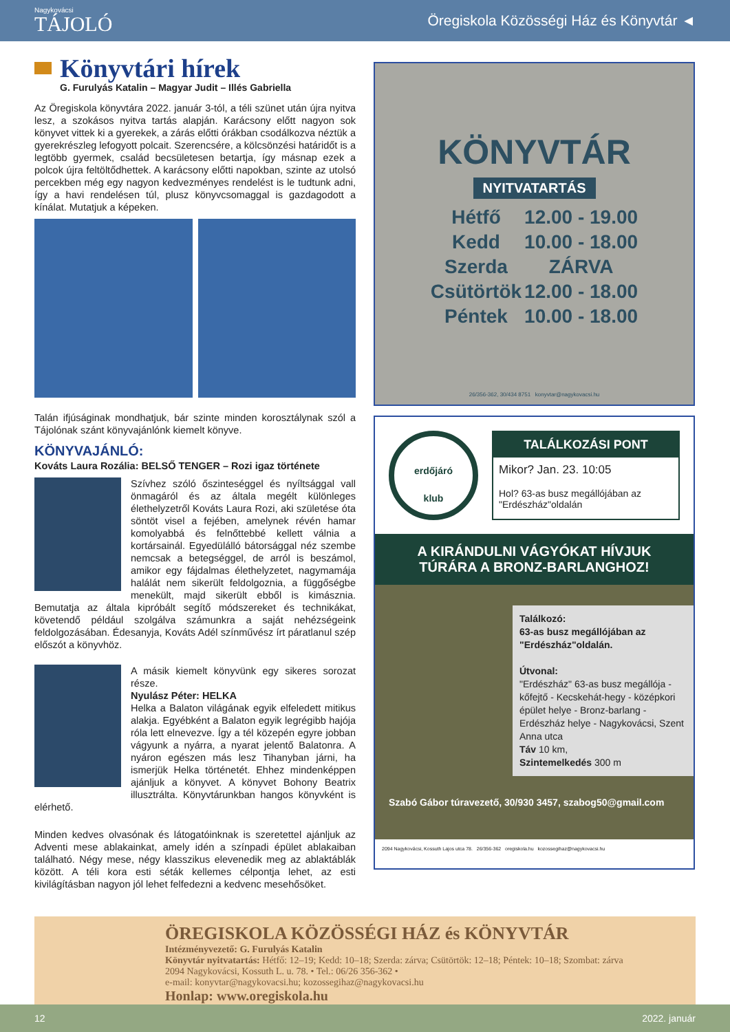Nagykovácsi
TÁJOLÓ
Öregiskola Közösségi Ház és Könyvtár ◄
Könyvtári hírek
G. Furulyás Katalin – Magyar Judit – Illés Gabriella
Az Öregiskola könyvtára 2022. január 3-tól, a téli szünet után újra nyitva lesz, a szokásos nyitva tartás alapján. Karácsony előtt nagyon sok könyvet vittek ki a gyerekek, a zárás előtti órákban csodálkozva néztük a gyerekrészleg lefogyott polcait. Szerencsére, a kölcsönzési határidőt is a legtöbb gyermek, család becsületesen betartja, így másnap ezek a polcok újra feltöltődhettek. A karácsony előtti napokban, szinte az utolsó percekben még egy nagyon kedvezményes rendelést is le tudtunk adni, így a havi rendelésen túl, plusz könyvcsomaggal is gazdagodott a kínálat. Mutatjuk a képeken.
Talán ifjúságinak mondhatjuk, bár szinte minden korosztálynak szól a Tájolónak szánt könyvajánlónk kiemelt könyve.
KÖNYVAJÁNLÓ:
Kováts Laura Rozália: BELSŐ TENGER – Rozi igaz története
Szívhez szóló őszinteséggel és nyíltsággal vall önmagáról és az általa megélt különleges élethelyzetről Kováts Laura Rozi, aki születése óta söntöt visel a fejében, amelynek révén hamar komolyabbá és felnőttebbé kellett válnia a kortársainál. Egyedülálló bátorsággal néz szembe nemcsak a betegséggel, de arról is beszámol, amikor egy fájdalmas élethelyzetet, nagymamája halálát nem sikerült feldolgoznia, a függőségbe menekült, majd sikerült ebből is kimásznia. Bemutatja az általa kipróbált segítő módszereket és technikákat, követendő például szolgálva számunkra a saját nehézségeink feldolgozásában. Édesanyja, Kováts Adél színművész írt páratlanul szép előszót a könyvhöz.
A másik kiemelt könyvünk egy sikeres sorozat része.
Nyulász Péter: HELKA
Helka a Balaton világának egyik elfeledett mitikus alakja. Egyébként a Balaton egyik legrégibb hajója róla lett elnevezve. Így a tél közepén egyre jobban vágyunk a nyárra, a nyarat jelentő Balatonra. A nyáron egészen más lesz Tihanyban járni, ha ismerjük Helka történetét. Ehhez mindenképpen ajánljuk a könyvet. A könyvet Bohony Beatrix illusztrálta. Könyvtárunkban hangos könyvként is elérhető.
Minden kedves olvasónak és látogatóinknak is szeretettel ajánljuk az Adventi mese ablakainkat, amely idén a színpadi épület ablakaiban található. Négy mese, négy klasszikus elevenedik meg az ablaktáblák között. A téli kora esti séták kellemes célpontja lehet, az esti kivilágításban nagyon jól lehet felfedezni a kedvenc mesehősöket.
KÖNYVTÁR
NYITVATARTÁS
| Hétfő | 12.00 - 19.00 |
| Kedd | 10.00 - 18.00 |
| Szerda | ZÁRVA |
| Csütörtök | 12.00 - 18.00 |
| Péntek | 10.00 - 18.00 |
26/356-362, 30/434 8751 konyvtar@nagykovacsi.hu
erdőjáró
klub
TALÁLKOZÁSI PONT
Mikor? Jan. 23. 10:05
Hol? 63-as busz megállójában az "Erdészház"oldalán
A KIRÁNDULNI VÁGYÓKAT HÍVJUK
TÚRÁRA A BRONZ-BARLANGHOZ!
Találkozó:
63-as busz megállójában az "Erdészház"oldalán.
Útvonal:
"Erdészház" 63-as busz megállója - kőfejtő - Kecskehát-hegy - középkori épület helye - Bronz-barlang - Erdészház helye - Nagykovácsi, Szent Anna utca
Táv 10 km,
Szintemelkedés 300 m
Szabó Gábor túravezető, 30/930 3457, szabog50@gmail.com
2094 Nagykovácsi, Kossuth Lajos utca 78. 26/356-362 oregiskola.hu kozossegihaz@nagykovacsi.hu
ÖREGISKOLA KÖZÖSSÉGI HÁZ és KÖNYVTÁR
Intézményvezető: G. Furulyás Katalin
Könyvtár nyitvatartás: Hétfő: 12–19; Kedd: 10–18; Szerda: zárva; Csütörtök: 12–18; Péntek: 10–18; Szombat: zárva
2094 Nagykovácsi, Kossuth L. u. 78. • Tel.: 06/26 356-362 •
e-mail: konyvtar@nagykovacsi.hu; kozossegihaz@nagykovacsi.hu
Honlap: www.oregiskola.hu
12 2022. január